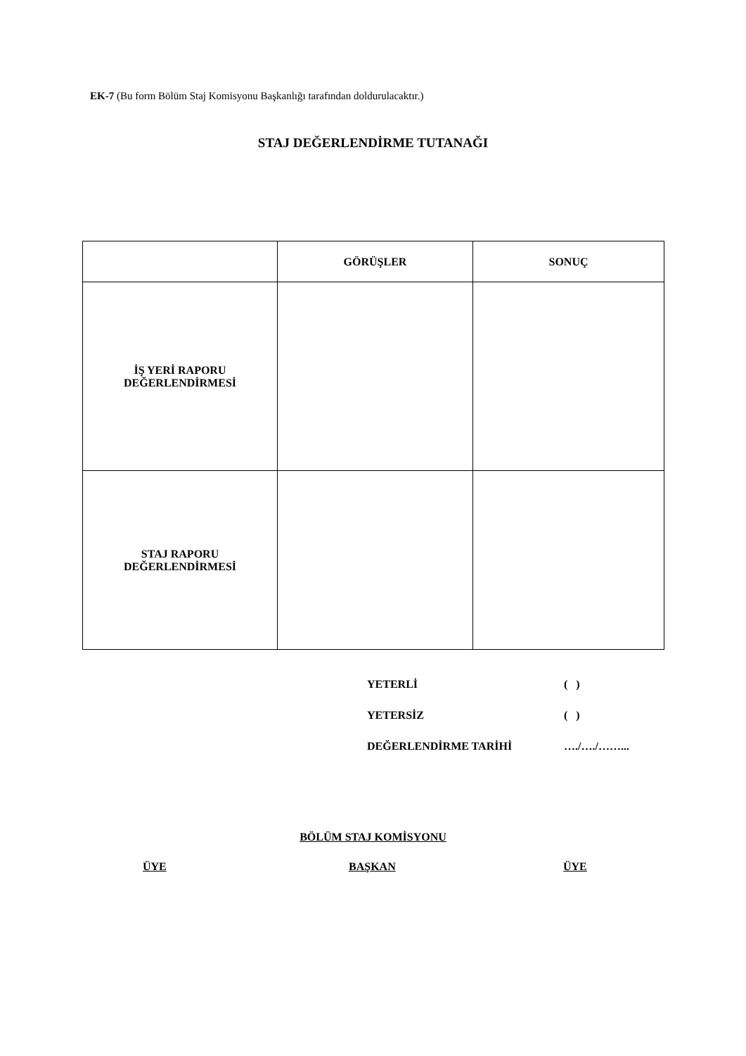EK-7 (Bu form Bölüm Staj Komisyonu Başkanlığı tarafından doldurulacaktır.)
STAJ DEĞERLENDİRME TUTANAĞI
| | GÖRÜŞLER | SONUÇ |
| --- | --- | --- |
| İŞ YERİ RAPORU DEĞERLENDİRMESİ | | |
| STAJ RAPORU DEĞERLENDİRMESİ | | |
YETERLİ ( )
YETERSİZ ( )
DEĞERLENDİRME TARİHİ …./…./……...
BÖLÜM STAJ KOMİSYONU
ÜYE BAŞKAN ÜYE